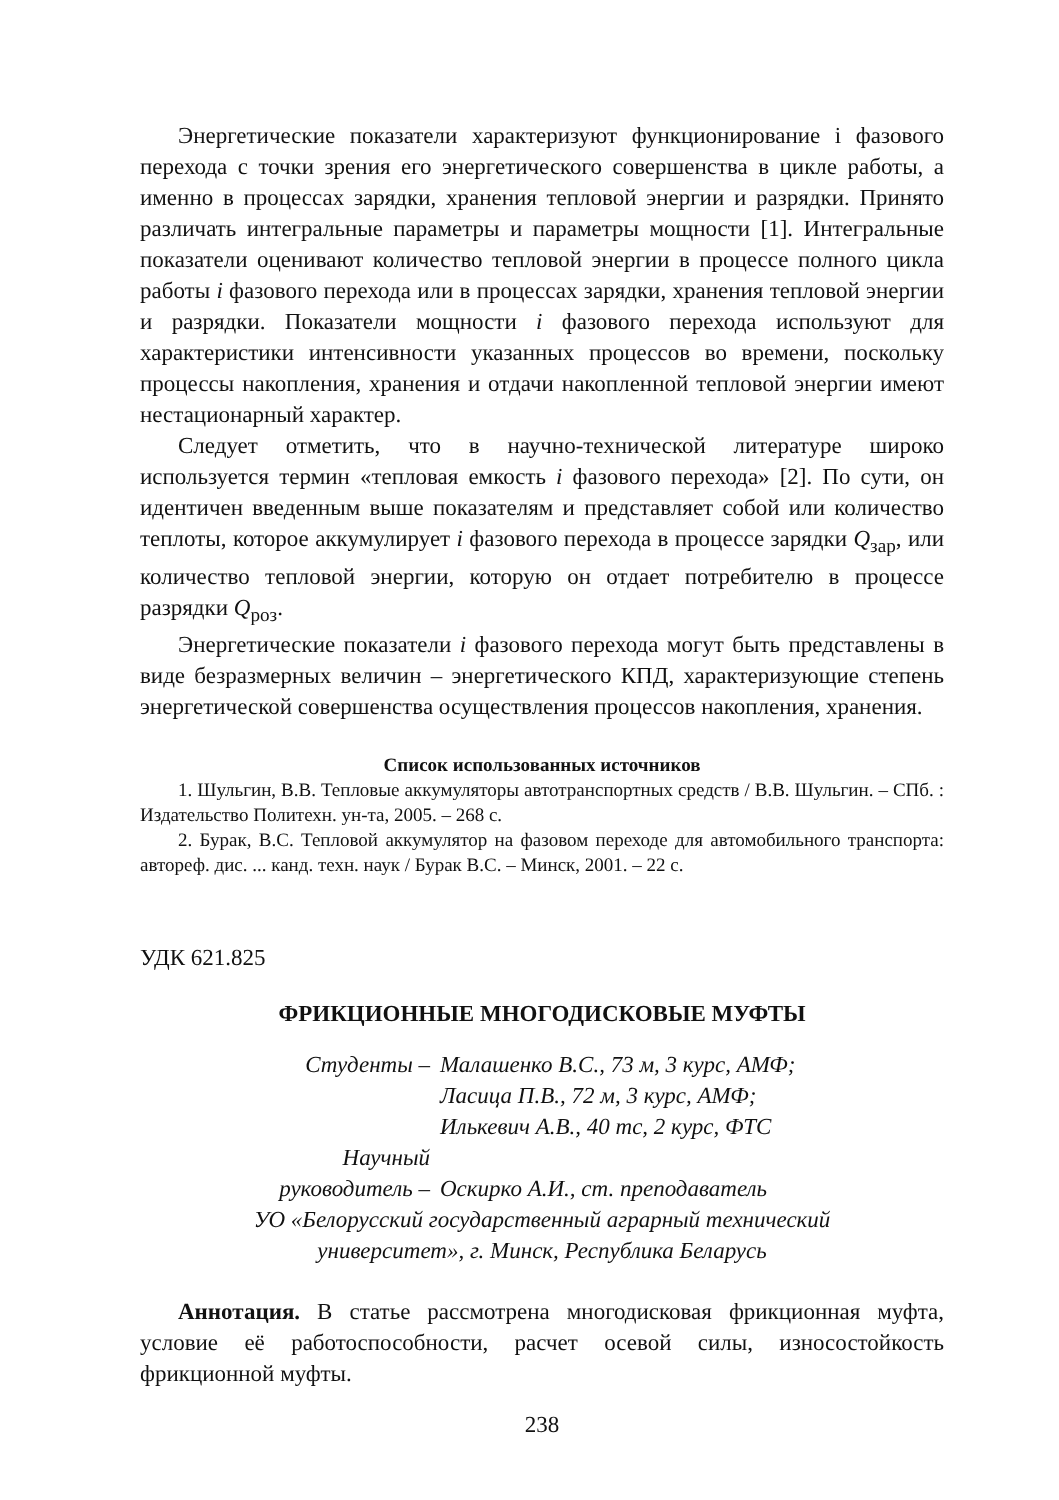Энергетические показатели характеризуют функционирование i фазового перехода с точки зрения его энергетического совершенства в цикле работы, а именно в процессах зарядки, хранения тепловой энергии и разрядки. Принято различать интегральные параметры и параметры мощности [1]. Интегральные показатели оценивают количество тепловой энергии в процессе полного цикла работы i фазового перехода или в процессах зарядки, хранения тепловой энергии и разрядки. Показатели мощности i фазового перехода используют для характеристики интенсивности указанных процессов во времени, поскольку процессы накопления, хранения и отдачи накопленной тепловой энергии имеют нестационарный характер.
Следует отметить, что в научно-технической литературе широко используется термин «тепловая емкость i фазового перехода» [2]. По сути, он идентичен введенным выше показателям и представляет собой или количество теплоты, которое аккумулирует i фазового перехода в процессе зарядки Q<sub>зар</sub>, или количество тепловой энергии, которую он отдает потребителю в процессе разрядки Q<sub>роз</sub>.
Энергетические показатели i фазового перехода могут быть представлены в виде безразмерных величин – энергетического КПД, характеризующие степень энергетической совершенства осуществления процессов накопления, хранения.
Список использованных источников
1. Шульгин, В.В. Тепловые аккумуляторы автотранспортных средств / В.В. Шульгин. – СПб. : Издательство Политехн. ун-та, 2005. – 268 с.
2. Бурак, В.С. Тепловой аккумулятор на фазовом переходе для автомобильного транспорта: автореф. дис. ... канд. техн. наук / Бурак В.С. – Минск, 2001. – 22 с.
УДК 621.825
ФРИКЦИОННЫЕ МНОГОДИСКОВЫЕ МУФТЫ
Студенты –
Малашенко В.С., 73 м, 3 курс, АМФ;
Ласица П.В., 72 м, 3 курс, АМФ;
Илькевич А.В., 40 тс, 2 курс, ФТС
Научный
руководитель –
Оскирко А.И., ст. преподаватель
УО «Белорусский государственный аграрный технический
университет», г. Минск, Республика Беларусь
Аннотация. В статье рассмотрена многодисковая фрикционная муфта, условие её работоспособности, расчет осевой силы, износостойкость фрикционной муфты.
238